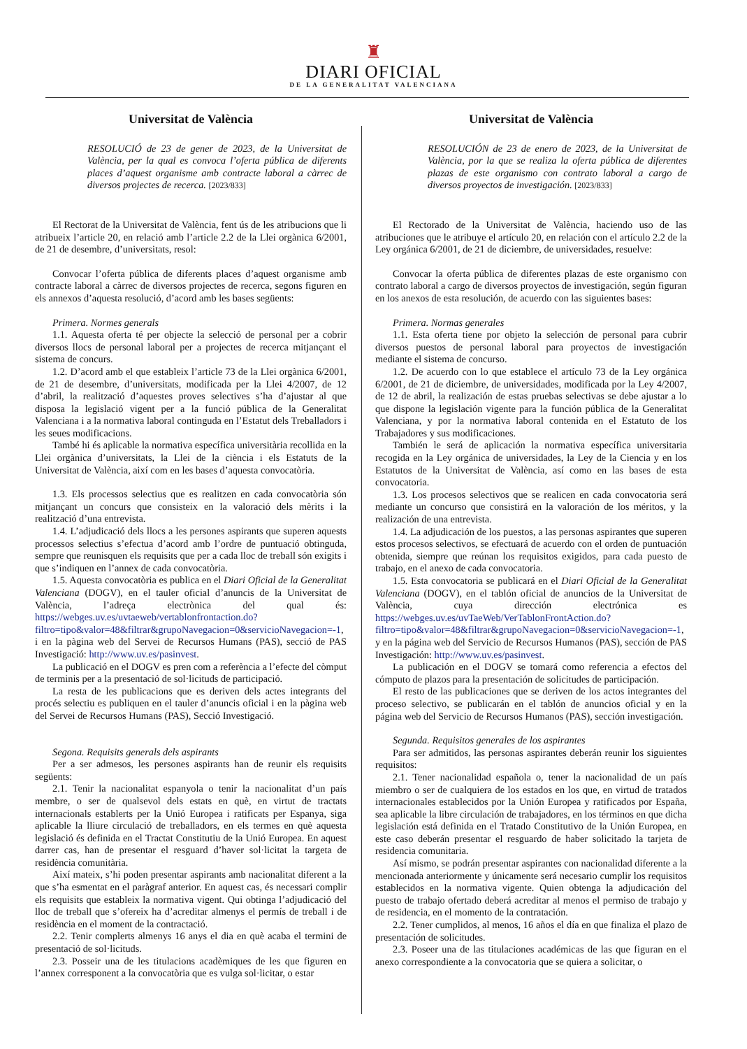♜
DIARI OFICIAL
DE LA GENERALITAT VALENCIANA
Universitat de València
RESOLUCIÓ de 23 de gener de 2023, de la Universitat de València, per la qual es convoca l’oferta pública de diferents places d’aquest organisme amb contracte laboral a càrrec de diversos projectes de recerca. [2023/833]
El Rectorat de la Universitat de València, fent ús de les atribucions que li atribueix l’article 20, en relació amb l’article 2.2 de la Llei orgànica 6/2001, de 21 de desembre, d’universitats, resol:
Convocar l’oferta pública de diferents places d’aquest organisme amb contracte laboral a càrrec de diversos projectes de recerca, segons figuren en els annexos d’aquesta resolució, d’acord amb les bases següents:
Primera. Normes generals
1.1. Aquesta oferta té per objecte la selecció de personal per a cobrir diversos llocs de personal laboral per a projectes de recerca mitjançant el sistema de concurs.
1.2. D’acord amb el que estableix l’article 73 de la Llei orgànica 6/2001, de 21 de desembre, d’universitats, modificada per la Llei 4/2007, de 12 d’abril, la realització d’aquestes proves selectives s’ha d’ajustar al que disposa la legislació vigent per a la funció pública de la Generalitat Valenciana i a la normativa laboral continguda en l’Estatut dels Treballadors i les seues modificacions.
També hi és aplicable la normativa específica universitària recollida en la Llei orgànica d’universitats, la Llei de la ciència i els Estatuts de la Universitat de València, així com en les bases d’aquesta convocatòria.
1.3. Els processos selectius que es realitzen en cada convocatòria són mitjançant un concurs que consisteix en la valoració dels mèrits i la realització d’una entrevista.
1.4. L’adjudicació dels llocs a les persones aspirants que superen aquests processos selectius s’efectua d’acord amb l’ordre de puntuació obtinguda, sempre que reunisquen els requisits que per a cada lloc de treball són exigits i que s’indiquen en l’annex de cada convocatòria.
1.5. Aquesta convocatòria es publica en el Diari Oficial de la Generalitat Valenciana (DOGV), en el tauler oficial d’anuncis de la Universitat de València, l’adreça electrònica del qual és: https://webges.uv.es/uvtaeweb/vertablonfrontaction.do?filtro=tipo&valor=48&filtrar&grupoNavegacion=0&servicioNavegacion=-1, i en la pàgina web del Servei de Recursos Humans (PAS), secció de PAS Investigació: http://www.uv.es/pasinvest.
La publicació en el DOGV es pren com a referència a l’efecte del còmput de terminis per a la presentació de sol·licituds de participació.
La resta de les publicacions que es deriven dels actes integrants del procés selectiu es publiquen en el tauler d’anuncis oficial i en la pàgina web del Servei de Recursos Humans (PAS), Secció Investigació.
Segona. Requisits generals dels aspirants
Per a ser admesos, les persones aspirants han de reunir els requisits següents:
2.1. Tenir la nacionalitat espanyola o tenir la nacionalitat d’un país membre, o ser de qualsevol dels estats en què, en virtut de tractats internacionals establerts per la Unió Europea i ratificats per Espanya, siga aplicable la lliure circulació de treballadors, en els termes en què aquesta legislació és definida en el Tractat Constitutiu de la Unió Europea. En aquest darrer cas, han de presentar el resguard d’haver sol·licitat la targeta de residència comunitària.
Així mateix, s’hi poden presentar aspirants amb nacionalitat diferent a la que s’ha esmentat en el paràgraf anterior. En aquest cas, és necessari complir els requisits que estableix la normativa vigent. Qui obtinga l’adjudicació del lloc de treball que s’ofereix ha d’acreditar almenys el permís de treball i de residència en el moment de la contractació.
2.2. Tenir complerts almenys 16 anys el dia en què acaba el termini de presentació de sol·licituds.
2.3. Posseir una de les titulacions acadèmiques de les que figuren en l’annex corresponent a la convocatòria que es vulga sol·licitar, o estar
Universitat de València
RESOLUCIÓN de 23 de enero de 2023, de la Universitat de València, por la que se realiza la oferta pública de diferentes plazas de este organismo con contrato laboral a cargo de diversos proyectos de investigación. [2023/833]
El Rectorado de la Universitat de València, haciendo uso de las atribuciones que le atribuye el artículo 20, en relación con el artículo 2.2 de la Ley orgánica 6/2001, de 21 de diciembre, de universidades, resuelve:
Convocar la oferta pública de diferentes plazas de este organismo con contrato laboral a cargo de diversos proyectos de investigación, según figuran en los anexos de esta resolución, de acuerdo con las siguientes bases:
Primera. Normas generales
1.1. Esta oferta tiene por objeto la selección de personal para cubrir diversos puestos de personal laboral para proyectos de investigación mediante el sistema de concurso.
1.2. De acuerdo con lo que establece el artículo 73 de la Ley orgánica 6/2001, de 21 de diciembre, de universidades, modificada por la Ley 4/2007, de 12 de abril, la realización de estas pruebas selectivas se debe ajustar a lo que dispone la legislación vigente para la función pública de la Generalitat Valenciana, y por la normativa laboral contenida en el Estatuto de los Trabajadores y sus modificaciones.
También le será de aplicación la normativa específica universitaria recogida en la Ley orgánica de universidades, la Ley de la Ciencia y en los Estatutos de la Universitat de València, así como en las bases de esta convocatoria.
1.3. Los procesos selectivos que se realicen en cada convocatoria será mediante un concurso que consistirá en la valoración de los méritos, y la realización de una entrevista.
1.4. La adjudicación de los puestos, a las personas aspirantes que superen estos procesos selectivos, se efectuará de acuerdo con el orden de puntuación obtenida, siempre que reúnan los requisitos exigidos, para cada puesto de trabajo, en el anexo de cada convocatoria.
1.5. Esta convocatoria se publicará en el Diari Oficial de la Generalitat Valenciana (DOGV), en el tablón oficial de anuncios de la Universitat de València, cuya dirección electrónica es https://webges.uv.es/uvTaeWeb/VerTablonFrontAction.do?filtro=tipo&valor=48&filtrar&grupoNavegacion=0&servicioNavegacion=-1, y en la página web del Servicio de Recursos Humanos (PAS), sección de PAS Investigación: http://www.uv.es/pasinvest.
La publicación en el DOGV se tomará como referencia a efectos del cómputo de plazos para la presentación de solicitudes de participación.
El resto de las publicaciones que se deriven de los actos integrantes del proceso selectivo, se publicarán en el tablón de anuncios oficial y en la página web del Servicio de Recursos Humanos (PAS), sección investigación.
Segunda. Requisitos generales de los aspirantes
Para ser admitidos, las personas aspirantes deberán reunir los siguientes requisitos:
2.1. Tener nacionalidad española o, tener la nacionalidad de un país miembro o ser de cualquiera de los estados en los que, en virtud de tratados internacionales establecidos por la Unión Europea y ratificados por España, sea aplicable la libre circulación de trabajadores, en los términos en que dicha legislación está definida en el Tratado Constitutivo de la Unión Europea, en este caso deberán presentar el resguardo de haber solicitado la tarjeta de residencia comunitaria.
Así mismo, se podrán presentar aspirantes con nacionalidad diferente a la mencionada anteriormente y únicamente será necesario cumplir los requisitos establecidos en la normativa vigente. Quien obtenga la adjudicación del puesto de trabajo ofertado deberá acreditar al menos el permiso de trabajo y de residencia, en el momento de la contratación.
2.2. Tener cumplidos, al menos, 16 años el día en que finaliza el plazo de presentación de solicitudes.
2.3. Poseer una de las titulaciones académicas de las que figuran en el anexo correspondiente a la convocatoria que se quiera a solicitar, o